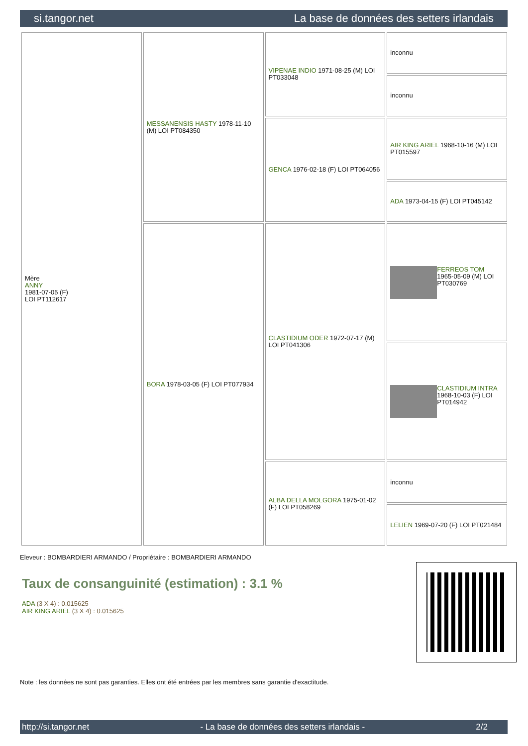si.tangor.net La base de données des setters irlandais
| Mère ANNY 1981-07-05 (F) LOI PT112617 | MESSANENSIS HASTY 1978-11-10 (M) LOI PT084350 | VIPENAE INDIO 1971-08-25 (M) LOI PT033048 | inconnu |
| | | | inconnu |
| | | GENCA 1976-02-18 (F) LOI PT064056 | AIR KING ARIEL 1968-10-16 (M) LOI PT015597 |
| | | | ADA 1973-04-15 (F) LOI PT045142 |
| | BORA 1978-03-05 (F) LOI PT077934 | CLASTIDIUM ODER 1972-07-17 (M) LOI PT041306 | FERREOS TOM 1965-05-09 (M) LOI PT030769 |
| | | | CLASTIDIUM INTRA 1968-10-03 (F) LOI PT014942 |
| | | ALBA DELLA MOLGORA 1975-01-02 (F) LOI PT058269 | inconnu |
| | | | LELIEN 1969-07-20 (F) LOI PT021484 |
Eleveur : BOMBARDIERI ARMANDO / Propriétaire : BOMBARDIERI ARMANDO
Taux de consanguinité (estimation) : 3.1 %
ADA (3 X 4) : 0.015625
AIR KING ARIEL (3 X 4) : 0.015625
Note : les données ne sont pas garanties. Elles ont été entrées par les membres sans garantie d'exactitude.
http://si.tangor.net - La base de données des setters irlandais - 2/2